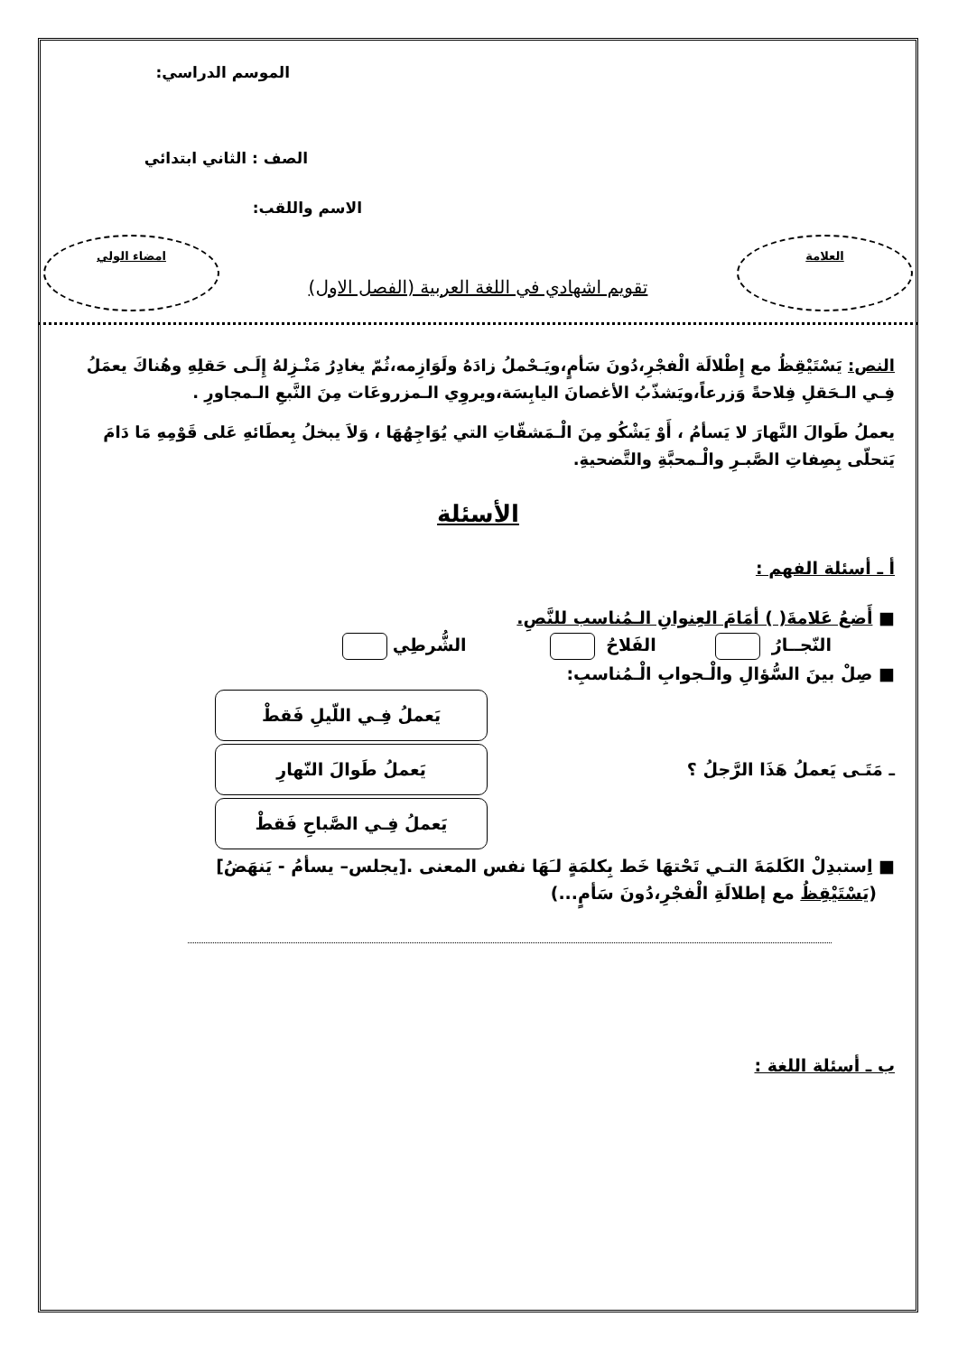الموسم الدراسي:
الصف : الثاني ابتدائي
الاسم واللقب:
العلامة
تقويم اشهادي في اللغة العربية (الفصل الاول)
امضاء الولي
النص: يَسْتَيْقِظُ مع إِطْلالَة الْفجْرِ،دُونَ سَأمٍ،ويَـحْملُ زادَهُ ولَوَازِمه،ثُمّ يغادِرُ مَنْـزِلهُ إِلَـى حَقلِهِ وهُناكَ يعمَلُ فِـي الـحَقلِ فِلاحةً وَزرعاً،ويَشذّبُ الأغصانَ اليابِسَة،ويروِي الـمزروعَات مِنَ النَّبعِ الـمجاورِ .
يعملُ طَوالَ النَّهارَ لا يَسأمُ ، أَوْ يَشْكُو مِنَ الْـمَشقّاتِ التي يُوَاجِهُهَا ، وَلاَ يبخلُ بِعطَائهِ عَلى قَوْمِهِ مَا دَامَ يَتحلّى بِصِفاتِ الصَّبـرِ والْـمحبَّةِ والتَّضحيةِ.
الأسئلة
أ ـ أسئلة الفهم :
■ أَضعُ عَلامةَ( ) أمَامَ العِنوانِ الـمُناسب للنَّصِ.
النّجــارُ الفَلاحُ الشُّرطِي
■ صِلْ بينَ السُّؤالِ والْـجوابِ الْـمُناسبِ:
ـ مَتَـى يَعملُ هَذَا الرَّجلُ ؟
يَعملُ فِـي اللّيلِ فَقطْ
يَعملُ طَوالَ النّهارِ
يَعملُ فِـي الصَّباحِ فَقطْ
■ اِستبدِلْ الكَلمَةَ التـي تَحْتهَا خَط بِكلمَةٍ لـَهَا نفس المعنى .[يجلس– يسأمُ - يَنهَضُ]
(يَسْتَيْقِظُ مع إطلالَةِ الْفجْرِ،دُونَ سَأمٍ...)
ب ـ أسئلة اللغة :